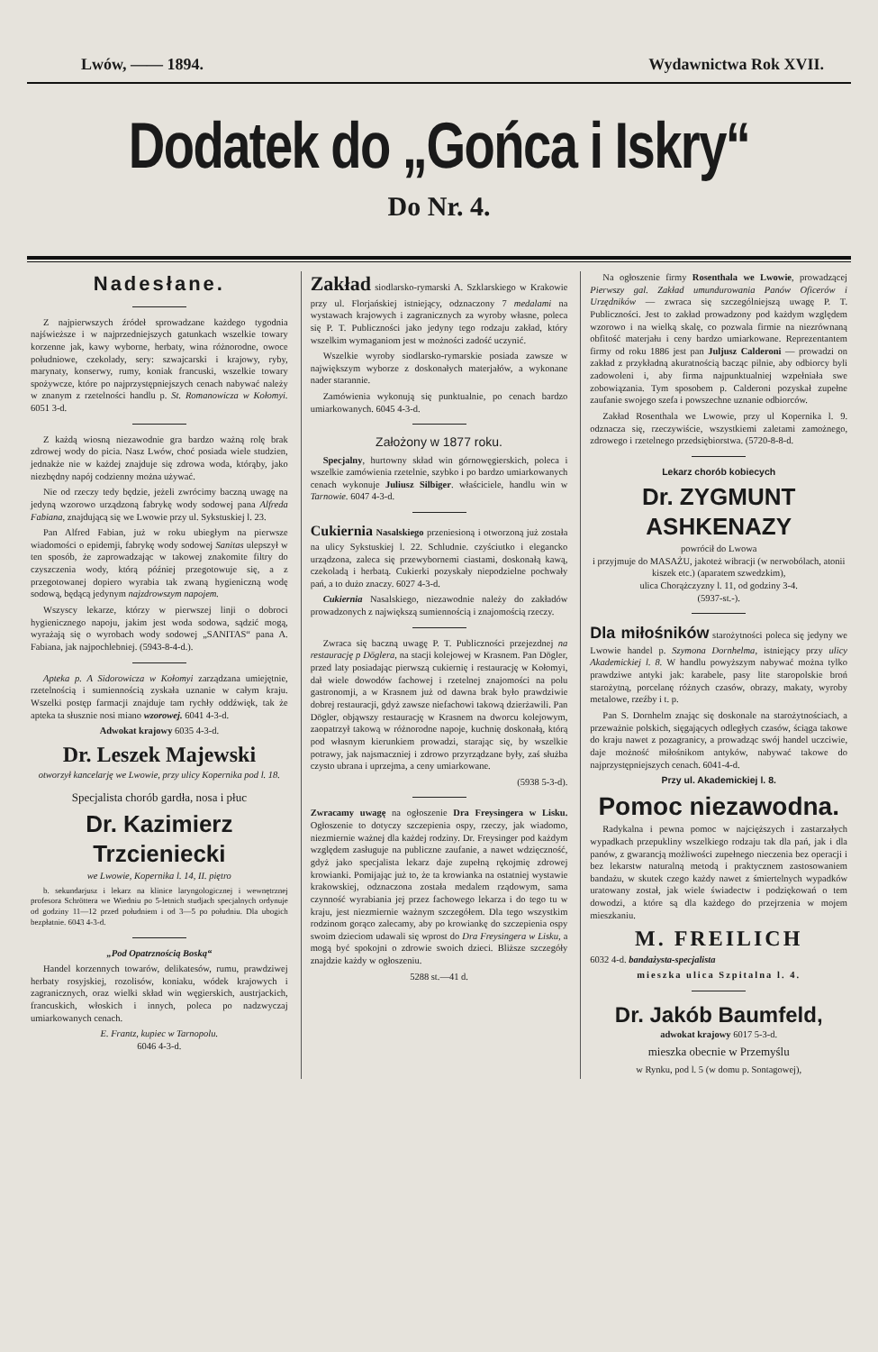Lwów, —— 1894. Wydawnictwa Rok XVII.
Dodatek do „Gońca i Iskry“
Do Nr. 4.
Nadesłane.
Z najpierwszych źródeł sprowadzane każdego tygodnia najświeższe i w najprzedniejszych gatunkach wszelkie towary korzenne jak, kawy wyborne, herbaty, wina różnorodne, owoce południowe, czekolady, sery: szwajcarski i krajowy, ryby, marynaty, konserwy, rumy, koniak francuski, wszelkie towary spożywcze, które po najprzystępniejszych cenach nabywać należy w znanym z rzetelności handlu p. St. Romanowicza w Kołomyi. 6051 3-d.
Z każdą wiosną niezawodnie gra bardzo ważną rolę brak zdrowej wody do picia. Nasz Lwów, choć posiada wiele studzien, jednakże nie w każdej znajduje się zdrowa woda, którąby, jako niezbędny napój codzienny można używać.
Nie od rzeczy tedy będzie, jeżeli zwrócimy baczną uwagę na jedyną wzorowo urządzoną fabrykę wody sodowej pana Alfreda Fabiana, znajdującą się we Lwowie przy ul. Sykstuskiej l. 23.
Pan Alfred Fabian, już w roku ubiegłym na pierwsze wiadomości o epidemji, fabrykę wody sodowej Sanitas ulepszył w ten sposób, że zaprowadzając w takowej znakomite filtry do czyszczenia wody, którą później przegotowuje się, a z przegotowanej dopiero wyrabia tak zwaną hygieniczną wodę sodową, będącą jedynym najzdrowszym napojem.
Wszyscy lekarze, którzy w pierwszej linji o dobroci hygienicznego napoju, jakim jest woda sodowa, sądzić mogą, wyrażają się o wyrobach wody sodowej „SANITAS“ pana A. Fabiana, jak najpochlebniej. (5943-8-4-d.).
Apteka p. A Sidorowicza w Kołomyi zarządzana umiejętnie, rzetelnością i sumiennością zyskała uznanie w całym kraju. Wszelki postęp farmacji znajduje tam rychły oddźwięk, tak że apteka ta słusznie nosi miano wzorowej. 6041 4-3-d.
Adwokat krajowy 6035 4-3-d.
Dr. Leszek Majewski
otworzył kancelarję we Lwowie, przy ulicy Kopernika pod l. 18.
Specjalista chorób gardła, nosa i płuc
Dr. Kazimierz Trzcieniecki
we Lwowie, Kopernika l. 14, II. piętro
b. sekundarjusz i lekarz na klinice laryngologicznej i wewnętrznej profesora Schröttera we Wiedniu po 5-letnich studjach specjalnych ordynuje od godziny 11—12 przed południem i od 3—5 po południu. Dla ubogich bezpłatnie. 6043 4-3-d.
„Pod Opatrznością Boską“
Handel korzennych towarów, delikatesów, rumu, prawdziwej herbaty rosyjskiej, rozolisów, koniaku, wódek krajowych i zagranicznych, oraz wielki skład win węgierskich, austrjackich, francuskich, włoskich i innych, poleca po nadzwyczaj umiarkowanych cenach.
E. Frantz, kupiec w Tarnopolu.
6046 4-3-d.
Zakład siodlarsko-rymarski A. Szklarskiego w Krakowie przy ul. Florjańskiej istniejący, odznaczony 7 medalami na wystawach krajowych i zagranicznych za wyroby własne, poleca się P. T. Publiczności jako jedyny tego rodzaju zakład, który wszelkim wymaganiom jest w możności zadość uczynić.
Wszelkie wyroby siodlarsko-rymarskie posiada zawsze w największym wyborze z doskonałych materjałów, a wykonane nader starannie.
Zamówienia wykonują się punktualnie, po cenach bardzo umiarkowanych. 6045 4-3-d.
Założony w 1877 roku.
Specjalny, hurtowny skład win górnowęgierskich, poleca i wszelkie zamówienia rzetelnie, szybko i po bardzo umiarkowanych cenach wykonuje Juliusz Silbiger. właściciele, handlu win w Tarnowie. 6047 4-3-d.
Cukiernia Nasalskiego przeniesioną i otworzoną już została na ulicy Sykstuskiej l. 22. Schludnie. czyściutko i elegancko urządzona, zaleca się przewybornemi ciastami, doskonałą kawą, czekoladą i herbatą. Cukierki pozyskały niepodzielne pochwały pań, a to dużo znaczy. 6027 4-3-d.
Cukiernia Nasalskiego, niezawodnie należy do zakładów prowadzonych z największą sumiennością i znajomością rzeczy.
Zwraca się baczną uwagę P. T. Publiczności przejezdnej na restaurację p Döglera, na stacji kolejowej w Krasnem. Pan Dögler, przed laty posiadając pierwszą cukiernię i restaurację w Kołomyi, dał wiele dowodów fachowej i rzetelnej znajomości na polu gastronomji, a w Krasnem już od dawna brak było prawdziwie dobrej restauracji, gdyż zawsze niefachowi takową dzierżawili. Pan Dögler, objąwszy restaurację w Krasnem na dworcu kolejowym, zaopatrzył takową w różnorodne napoje, kuchnię doskonałą, którą pod własnym kierunkiem prowadzi, starając się, by wszelkie potrawy, jak najsmaczniej i zdrowo przyrządzane były, zaś służba czysto ubrana i uprzejma, a ceny umiarkowane.
(5938 5-3-d).
Zwracamy uwagę na ogłoszenie Dra Freysingera w Lisku. Ogłoszenie to dotyczy szczepienia ospy, rzeczy, jak wiadomo, niezmiernie ważnej dla każdej rodziny. Dr. Freysinger pod każdym względem zasługuje na publiczne zaufanie, a nawet wdzięczność, gdyż jako specjalista lekarz daje zupełną rękojmię zdrowej krowianki. Pomijając już to, że ta krowianka na ostatniej wystawie krakowskiej, odznaczona została medalem rządowym, sama czynność wyrabiania jej przez fachowego lekarza i do tego tu w kraju, jest niezmiernie ważnym szczegółem. Dla tego wszystkim rodzinom gorąco zalecamy, aby po krowiankę do szczepienia ospy swoim dzieciom udawali się wprost do Dra Freysingera w Lisku, a mogą być spokojni o zdrowie swoich dzieci. Bliższe szczegóły znajdzie każdy w ogłoszeniu.
5288 st.—41 d.
Na ogłoszenie firmy Rosenthala we Lwowie, prowadzącej Pierwszy gal. Zakład umundurowania Panów Oficerów i Urzędników — zwraca się szczególniejszą uwagę P. T. Publiczności. Jest to zakład prowadzony pod każdym względem wzorowo i na wielką skalę, co pozwala firmie na niezrównaną obfitość materjału i ceny bardzo umiarkowane. Reprezentantem firmy od roku 1886 jest pan Juljusz Calderoni — prowadzi on zakład z przykładną akuratnością bacząc pilnie, aby odbiorcy byli zadowoleni i, aby firma najpunktualniej wzpełniała swe zobowiązania. Tym sposobem p. Calderoni pozyskał zupełne zaufanie swojego szefa i powszechne uznanie odbiorców.
Zakład Rosenthala we Lwowie, przy ul Kopernika l. 9. odznacza się, rzeczywiście, wszystkiemi zaletami zamożnego, zdrowego i rzetelnego przedsiębiorstwa. (5720-8-8-d.
Lekarz chorób kobiecych
Dr. ZYGMUNT ASHKENAZY
powrócił do Lwowa
i przyjmuje do MASAŻU, jakoteż wibracji (w nerwobólach, atonii kiszek etc.) (aparatem szwedzkim),
ulica Chorążczyzny l. 11, od godziny 3-4.
(5937-st.-).
Dla miłośników starożytności poleca się jedyny we Lwowie handel p. Szymona Dornhelma, istniejący przy ulicy Akademickiej l. 8. W handlu powyższym nabywać można tylko prawdziwe antyki jak: karabele, pasy lite staropolskie broń starożytną, porcelanę różnych czasów, obrazy, makaty, wyroby metalowe, rzeźby i t. p.
Pan S. Dornhelm znając się doskonale na starożytnościach, a przeważnie polskich, sięgających odległych czasów, ściąga takowe do kraju nawet z pozagranicy, a prowadząc swój handel uczciwie, daje możność miłośnikom antyków, nabywać takowe do najprzystępniejszych cenach. 6041-4-d.
Przy ul. Akademickiej l. 8.
Pomoc niezawodna.
Radykalna i pewna pomoc w najcięższych i zastarzałych wypadkach przepukliny wszelkiego rodzaju tak dla pań, jak i dla panów, z gwarancją możliwości zupełnego nieczenia bez operacji i bez lekarstw naturalną metodą i praktycznem zastosowaniem bandażu, w skutek czego każdy nawet z śmiertelnych wypadków uratowany został, jak wiele świadectw i podziękowań o tem dowodzi, a które są dla każdego do przejrzenia w mojem mieszkaniu.
M. FREILICH
6032 4-d. bandażysta-specjalista
mieszka ulica Szpitalna l. 4.
Dr. Jakób Baumfeld,
adwokat krajowy 6017 5-3-d.
mieszka obecnie w Przemyślu
w Rynku, pod l. 5 (w domu p. Sontagowej),